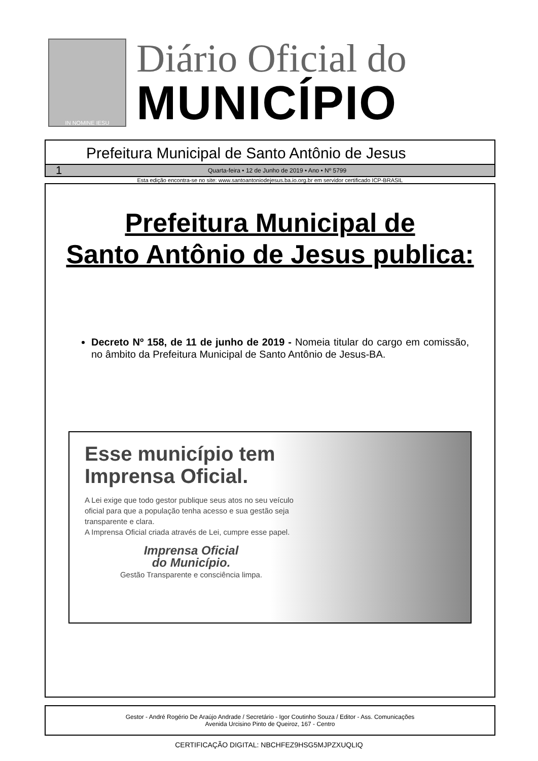IN NOMINE IESU
Diário Oficial do
MUNICÍPIO
Prefeitura Municipal de Santo Antônio de Jesus
1 Quarta-feira • 12 de Junho de 2019 • Ano • Nº 5799
Esta edição encontra-se no site: www.santoantoniodejesus.ba.io.org.br em servidor certificado ICP-BRASIL
Prefeitura Municipal de
Santo Antônio de Jesus publica:
Decreto Nº 158, de 11 de junho de 2019 - Nomeia titular do cargo em comissão, no âmbito da Prefeitura Municipal de Santo Antônio de Jesus-BA.
Esse município tem Imprensa Oficial.
A Lei exige que todo gestor publique seus atos no seu veículo oficial para que a população tenha acesso e sua gestão seja transparente e clara.
A Imprensa Oficial criada através de Lei, cumpre esse papel.
Imprensa Oficial
do Município.
Gestão Transparente e consciência limpa.
Gestor - André Rogério De Araújo Andrade / Secretário - Igor Coutinho Souza / Editor - Ass. Comunicações
Avenida Urcisino Pinto de Queiroz, 167 - Centro
CERTIFICAÇÃO DIGITAL: NBCHFEZ9HSG5MJPZXUQLIQ